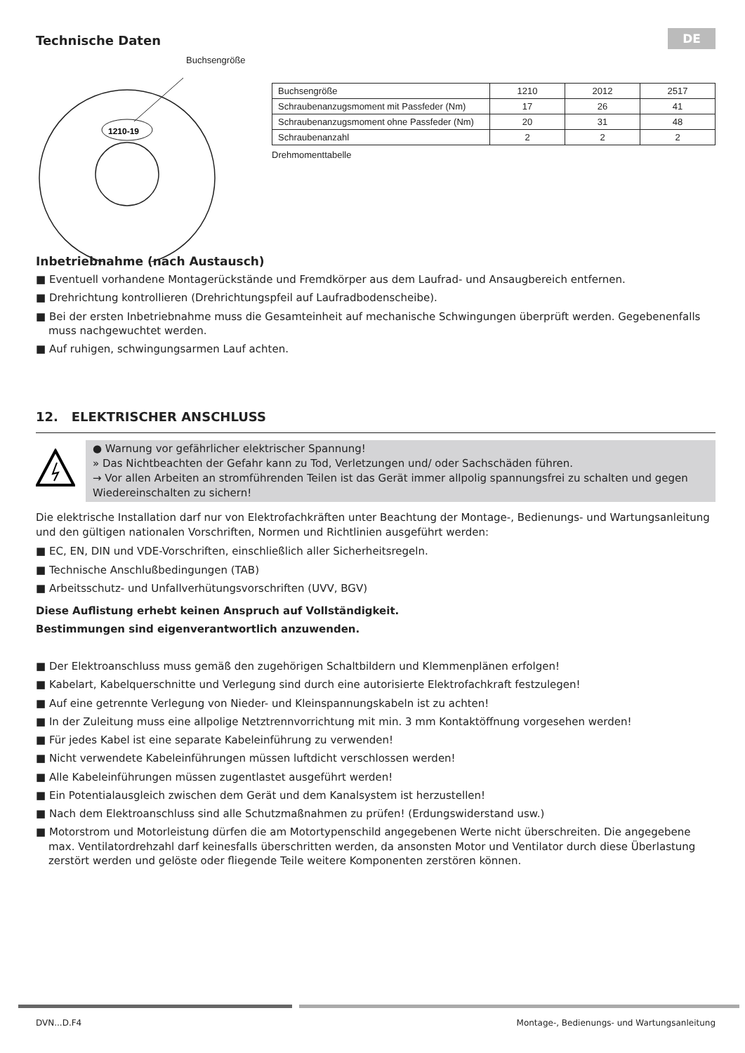DE
Technische Daten
Buchsengröße
1210-19
| Buchsengröße | 1210 | 2012 | 2517 |
| Schraubenanzugsmoment mit Passfeder (Nm) | 17 | 26 | 41 |
| Schraubenanzugsmoment ohne Passfeder (Nm) | 20 | 31 | 48 |
| Schraubenanzahl | 2 | 2 | 2 |
Drehmomenttabelle
Inbetriebnahme (nach Austausch)
■ Eventuell vorhandene Montagerückstände und Fremdkörper aus dem Laufrad- und Ansaugbereich entfernen.
■ Drehrichtung kontrollieren (Drehrichtungspfeil auf Laufradbodenscheibe).
■ Bei der ersten Inbetriebnahme muss die Gesamteinheit auf mechanische Schwingungen überprüft werden. Gegebenenfalls muss nachgewuchtet werden.
■ Auf ruhigen, schwingungsarmen Lauf achten.
12. ELEKTRISCHER ANSCHLUSS
● Warnung vor gefährlicher elektrischer Spannung!
» Das Nichtbeachten der Gefahr kann zu Tod, Verletzungen und/ oder Sachschäden führen.
→ Vor allen Arbeiten an stromführenden Teilen ist das Gerät immer allpolig spannungsfrei zu schalten und gegen Wiedereinschalten zu sichern!
Die elektrische Installation darf nur von Elektrofachkräften unter Beachtung der Montage-, Bedienungs- und Wartungsanleitung und den gültigen nationalen Vorschriften, Normen und Richtlinien ausgeführt werden:
■ EC, EN, DIN und VDE-Vorschriften, einschließlich aller Sicherheitsregeln.
■ Technische Anschlußbedingungen (TAB)
■ Arbeitsschutz- und Unfallverhütungsvorschriften (UVV, BGV)
Diese Auflistung erhebt keinen Anspruch auf Vollständigkeit.
Bestimmungen sind eigenverantwortlich anzuwenden.
■ Der Elektroanschluss muss gemäß den zugehörigen Schaltbildern und Klemmenplänen erfolgen!
■ Kabelart, Kabelquerschnitte und Verlegung sind durch eine autorisierte Elektrofachkraft festzulegen!
■ Auf eine getrennte Verlegung von Nieder- und Kleinspannungskabeln ist zu achten!
■ In der Zuleitung muss eine allpolige Netztrennvorrichtung mit min. 3 mm Kontaktöffnung vorgesehen werden!
■ Für jedes Kabel ist eine separate Kabeleinführung zu verwenden!
■ Nicht verwendete Kabeleinführungen müssen luftdicht verschlossen werden!
■ Alle Kabeleinführungen müssen zugentlastet ausgeführt werden!
■ Ein Potentialausgleich zwischen dem Gerät und dem Kanalsystem ist herzustellen!
■ Nach dem Elektroanschluss sind alle Schutzmaßnahmen zu prüfen! (Erdungswiderstand usw.)
■ Motorstrom und Motorleistung dürfen die am Motortypenschild angegebenen Werte nicht überschreiten. Die angegebene max. Ventilatordrehzahl darf keinesfalls überschritten werden, da ansonsten Motor und Ventilator durch diese Überlastung zerstört werden und gelöste oder fliegende Teile weitere Komponenten zerstören können.
DVN...D.F4 Montage-, Bedienungs- und Wartungsanleitung